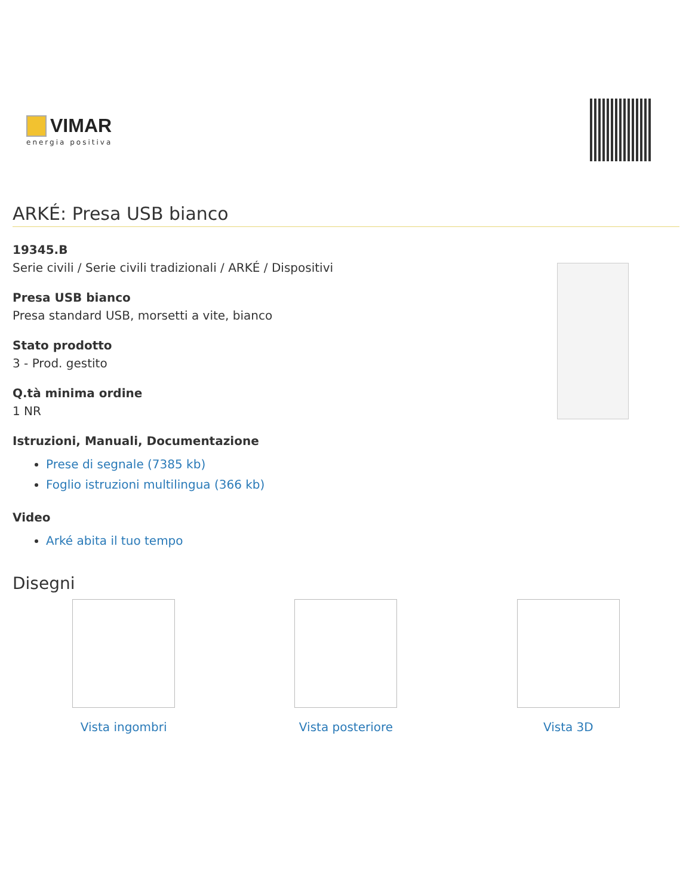VIMAR
energia positiva
ARKÉ: Presa USB bianco
19345.B
Serie civili / Serie civili tradizionali / ARKÉ / Dispositivi
Presa USB bianco
Presa standard USB, morsetti a vite, bianco
Stato prodotto
3 - Prod. gestito
Q.tà minima ordine
1 NR
Istruzioni, Manuali, Documentazione
Prese di segnale (7385 kb)
Foglio istruzioni multilingua (366 kb)
Video
Arké abita il tuo tempo
Disegni
Vista ingombri Vista posteriore Vista 3D